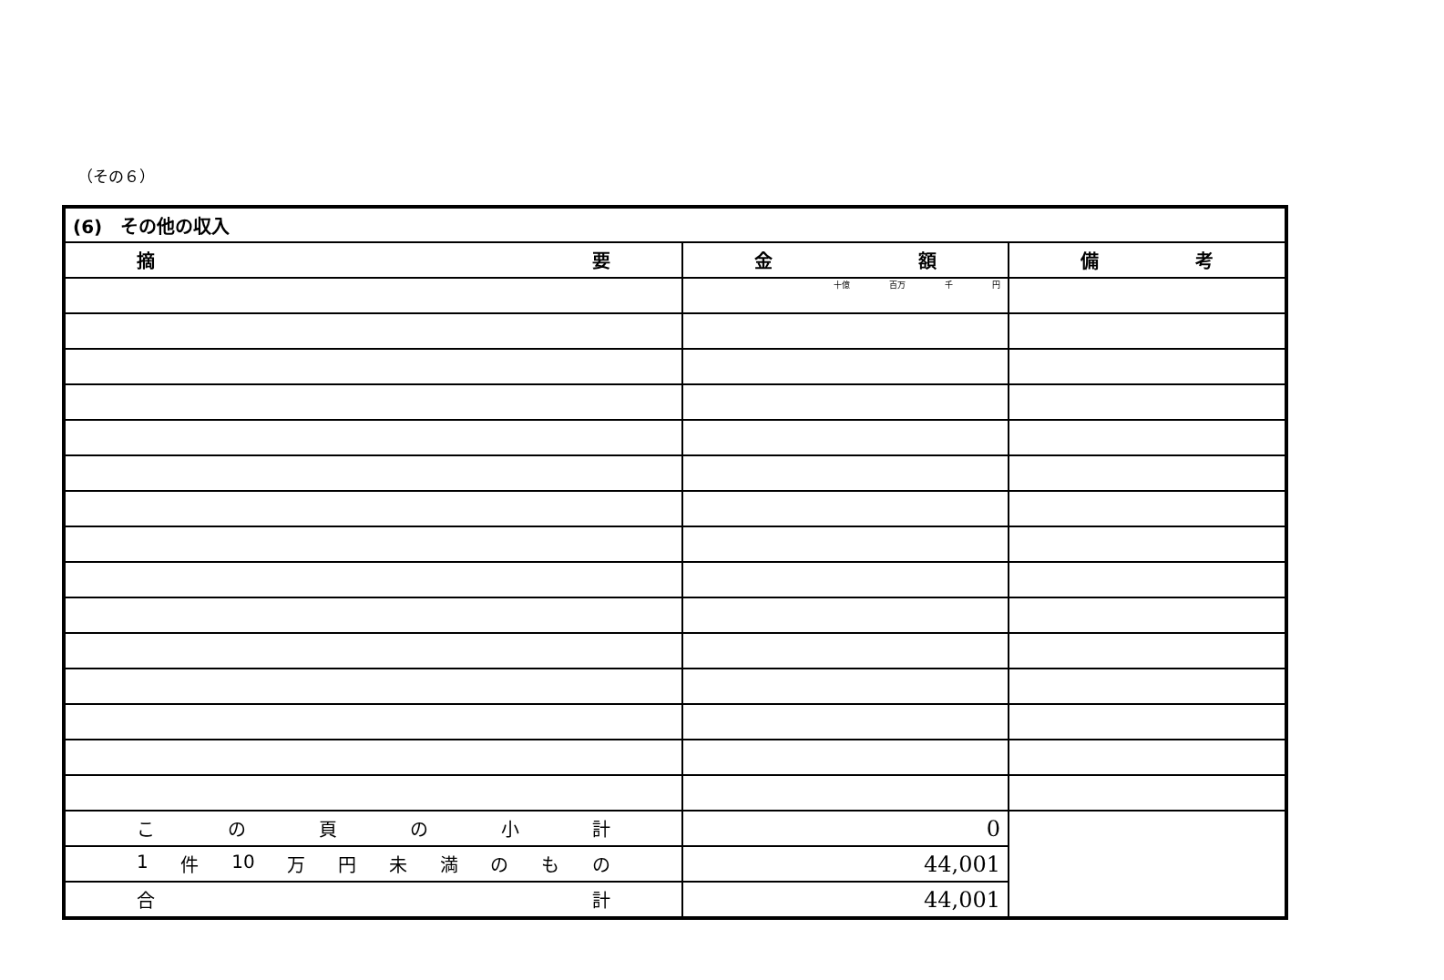（その６）
| (6) その他の収入 | | |
| 摘 要 | 金 額 | 備 考 |
| | 十億 百万 千 円 | |
| こ の 頁 の 小 計 | 0 | |
| 1 件 10 万 円 未 満 の も の | 44,001 | |
| 合 計 | 44,001 | |